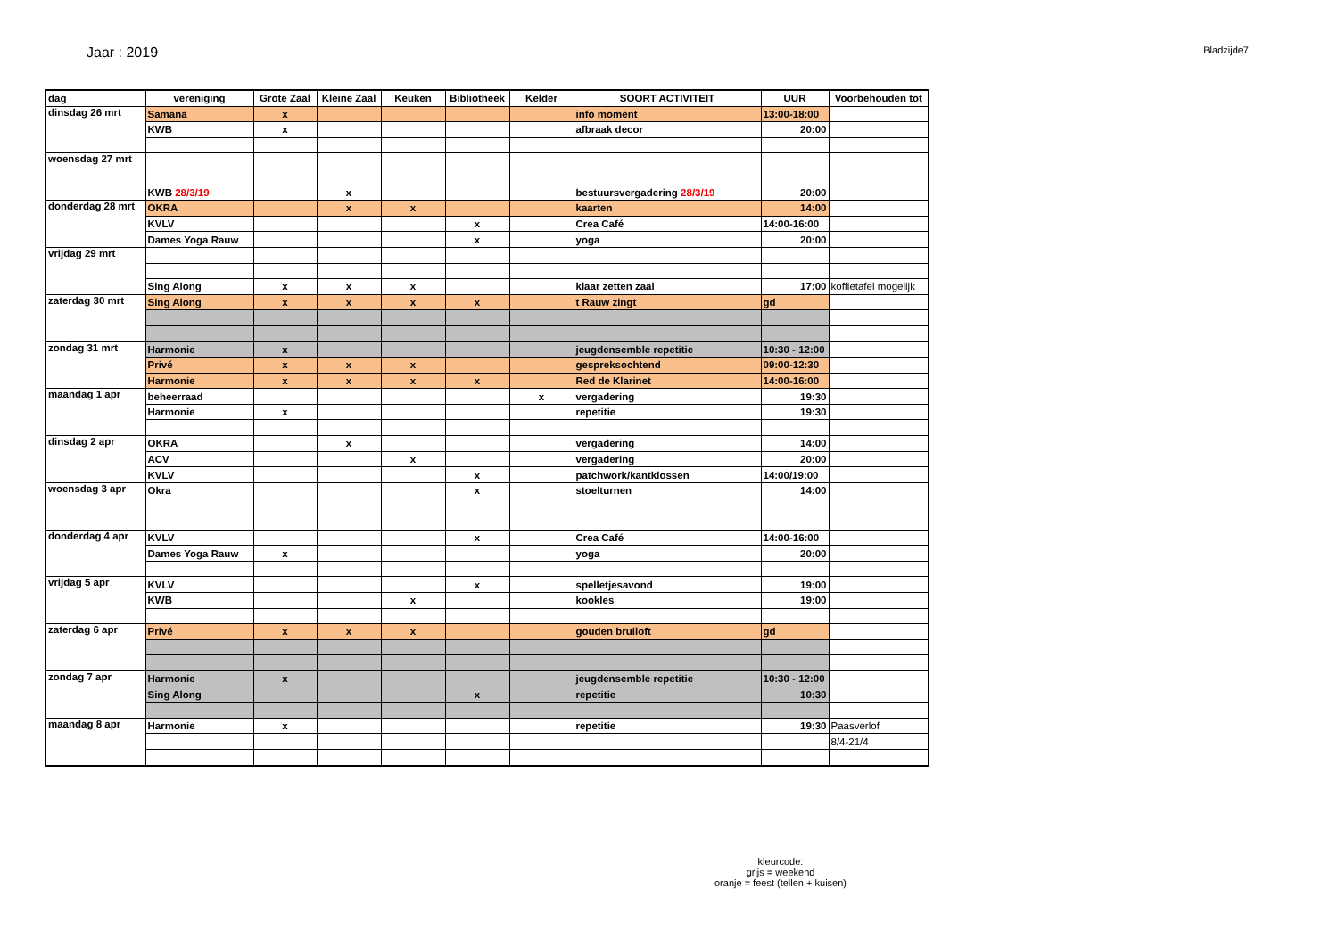Jaar : 2019
Bladzijde7
| dag | vereniging | Grote Zaal | Kleine Zaal | Keuken | Bibliotheek | Kelder | SOORT ACTIVITEIT | UUR | Voorbehouden tot |
| --- | --- | --- | --- | --- | --- | --- | --- | --- | --- |
| dinsdag 26 mrt | Samana | x | | | | | info moment | 13:00-18:00 | |
| | KWB | x | | | | | afbraak decor | 20:00 | |
| woensdag 27 mrt | | | | | | | | | |
| | KWB 28/3/19 | | x | | | | bestuursvergadering 28/3/19 | 20:00 | |
| donderdag 28 mrt | OKRA | | x | x | | | kaarten | 14:00 | |
| | KVLV | | | | x | | Crea Café | 14:00-16:00 | |
| | Dames Yoga Rauw | | | | x | | yoga | 20:00 | |
| vrijdag 29 mrt | | | | | | | | | |
| | Sing Along | x | x | x | | | klaar zetten zaal | 17:00 | koffietafel mogelijk |
| zaterdag 30 mrt | Sing Along | x | x | x | x | | t Rauw zingt | gd | |
| zondag 31 mrt | Harmonie | x | | | | | jeugdensemble repetitie | 10:30 - 12:00 | |
| | Privé | x | x | x | | | gespreksochtend | 09:00-12:30 | |
| | Harmonie | x | x | x | x | | Red de Klarinet | 14:00-16:00 | |
| maandag 1 apr | beheerraad | | | | | x | vergadering | 19:30 | |
| | Harmonie | x | | | | | repetitie | 19:30 | |
| dinsdag 2 apr | OKRA | | x | | | | vergadering | 14:00 | |
| | ACV | | | x | | | vergadering | 20:00 | |
| | KVLV | | | | x | | patchwork/kantklossen | 14:00/19:00 | |
| woensdag 3 apr | Okra | | | | x | | stoelturnen | 14:00 | |
| donderdag 4 apr | KVLV | | | | x | | Crea Café | 14:00-16:00 | |
| | Dames Yoga Rauw | x | | | | | yoga | 20:00 | |
| vrijdag 5 apr | KVLV | | | | x | | spelletjesavond | 19:00 | |
| | KWB | | | x | | | kookles | 19:00 | |
| zaterdag 6 apr | Privé | x | x | x | | | gouden bruiloft | gd | |
| zondag 7 apr | Harmonie | x | | | | | jeugdensemble repetitie | 10:30 - 12:00 | |
| | Sing Along | | | | x | | repetitie | 10:30 | |
| maandag 8 apr | Harmonie | x | | | | | repetitie | 19:30 | Paasverlof |
| | | | | | | | | | 8/4-21/4 |
kleurcode:
grijs = weekend
oranje = feest (tellen + kuisen)